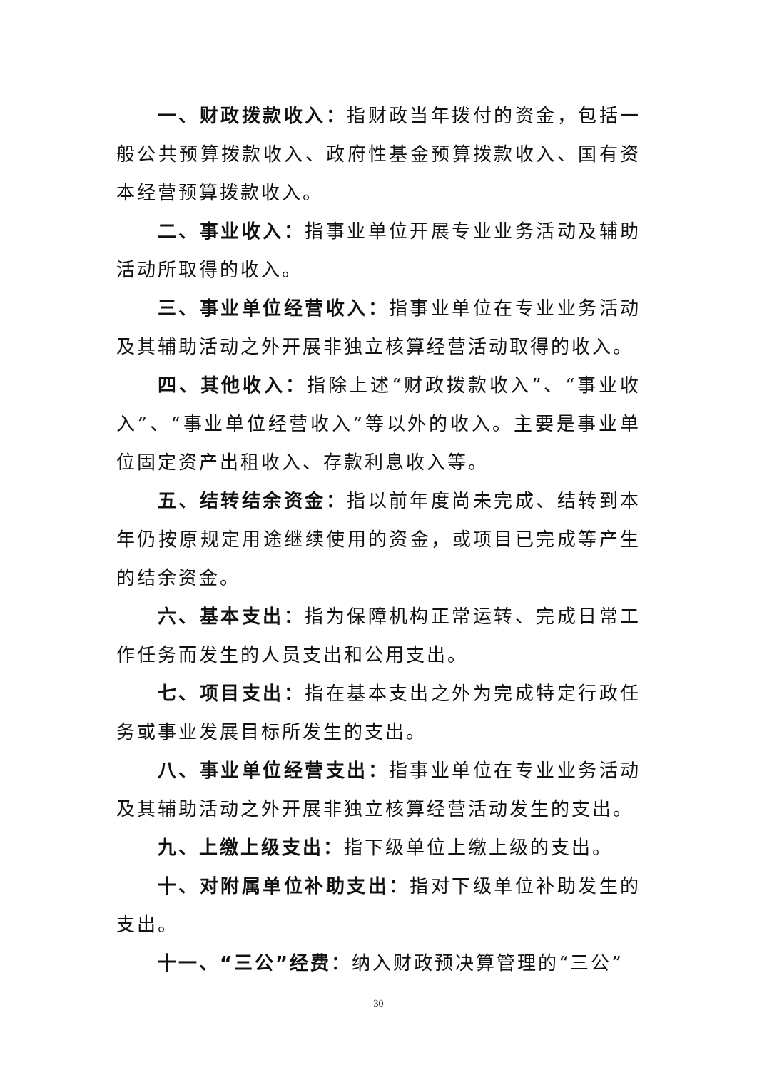一、财政拨款收入：指财政当年拨付的资金，包括一般公共预算拨款收入、政府性基金预算拨款收入、国有资本经营预算拨款收入。
二、事业收入：指事业单位开展专业业务活动及辅助活动所取得的收入。
三、事业单位经营收入：指事业单位在专业业务活动及其辅助活动之外开展非独立核算经营活动取得的收入。
四、其他收入：指除上述“财政拨款收入”、“事业收入”、“事业单位经营收入”等以外的收入。主要是事业单位固定资产出租收入、存款利息收入等。
五、结转结余资金：指以前年度尚未完成、结转到本年仍按原规定用途继续使用的资金，或项目已完成等产生的结余资金。
六、基本支出：指为保障机构正常运转、完成日常工作任务而发生的人员支出和公用支出。
七、项目支出：指在基本支出之外为完成特定行政任务或事业发展目标所发生的支出。
八、事业单位经营支出：指事业单位在专业业务活动及其辅助活动之外开展非独立核算经营活动发生的支出。
九、上缴上级支出：指下级单位上缴上级的支出。
十、对附属单位补助支出：指对下级单位补助发生的支出。
十一、“三公”经费：纳入财政预决算管理的“三公”
30